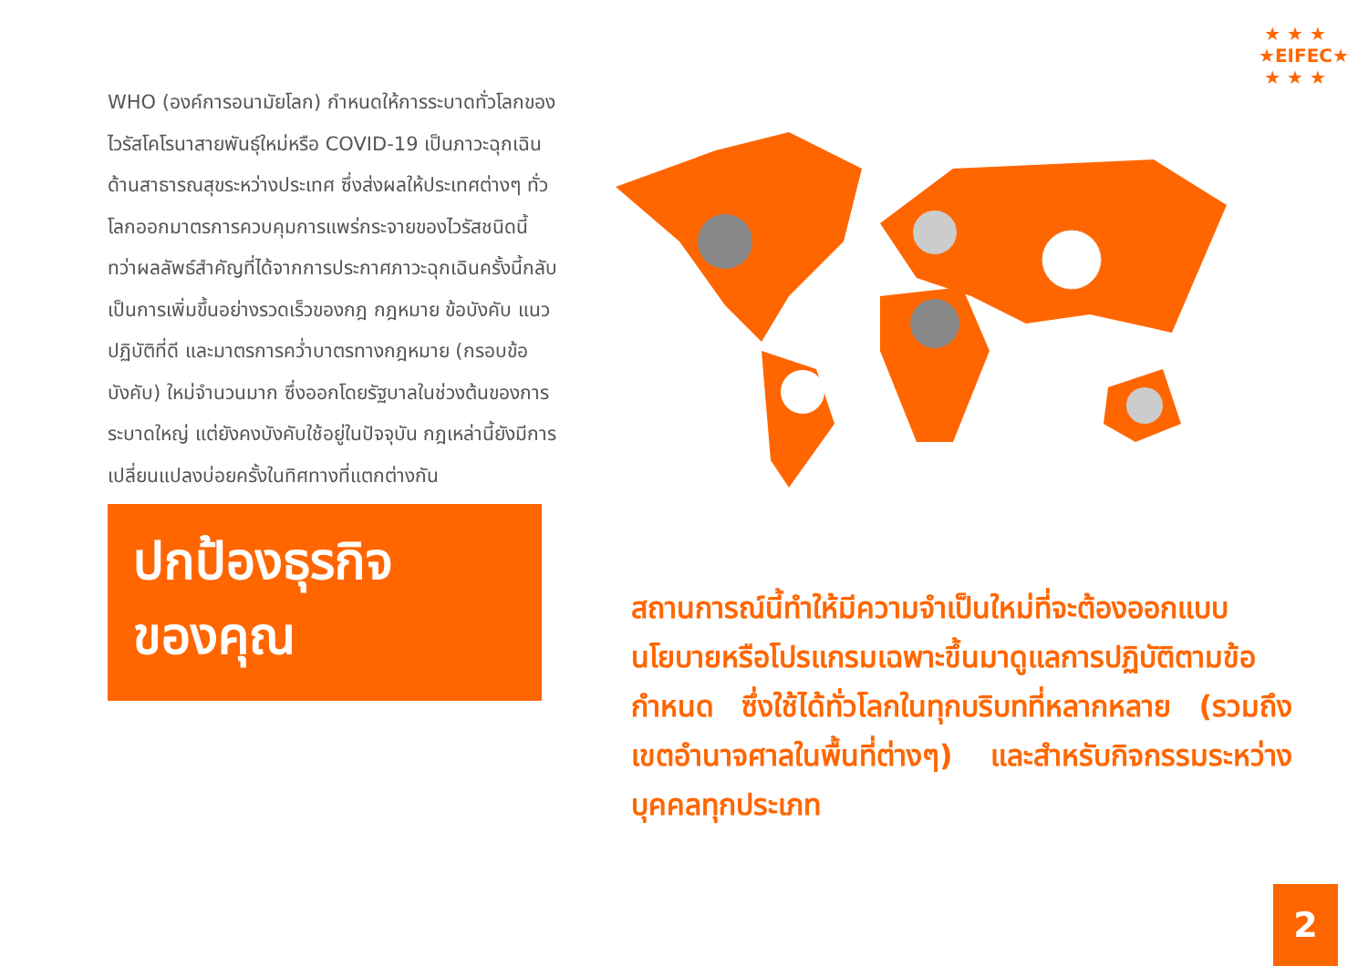★ ★ ★
★EIFEC★
★ ★ ★
WHO (องค์การอนามัยโลก) กำหนดให้การระบาดทั่วโลกของไวรัสโคโรนาสายพันธุ์ใหม่หรือ COVID-19 เป็นภาวะฉุกเฉินด้านสาธารณสุขระหว่างประเทศ ซึ่งส่งผลให้ประเทศต่างๆ ทั่วโลกออกมาตรการควบคุมการแพร่กระจายของไวรัสชนิดนี้
ทว่าผลลัพธ์สำคัญที่ได้จากการประกาศภาวะฉุกเฉินครั้งนี้กลับเป็นการเพิ่มขึ้นอย่างรวดเร็วของกฎ กฎหมาย ข้อบังคับ แนวปฏิบัติที่ดี และมาตรการคว่ำบาตรทางกฎหมาย (กรอบข้อบังคับ) ใหม่จำนวนมาก ซึ่งออกโดยรัฐบาลในช่วงต้นของการระบาดใหญ่ แต่ยังคงบังคับใช้อยู่ในปัจจุบัน กฎเหล่านี้ยังมีการเปลี่ยนแปลงบ่อยครั้งในทิศทางที่แตกต่างกัน
ปกป้องธุรกิจ
ของคุณ
สถานการณ์นี้ทำให้มีความจำเป็นใหม่ที่จะต้องออกแบบนโยบายหรือโปรแกรมเฉพาะขึ้นมาดูแลการปฏิบัติตามข้อกำหนด ซึ่งใช้ได้ทั่วโลกในทุกบริบทที่หลากหลาย (รวมถึงเขตอำนาจศาลในพื้นที่ต่างๆ) และสำหรับกิจกรรมระหว่างบุคคลทุกประเภท
2